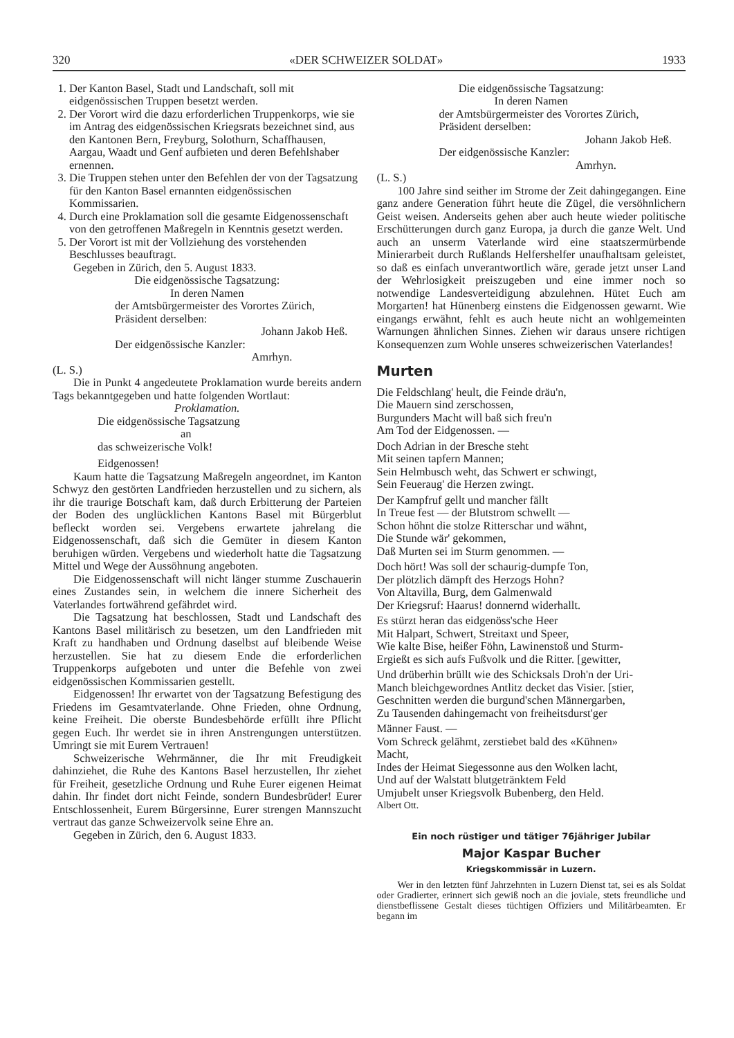320 «DER SCHWEIZER SOLDAT» 1933
1. Der Kanton Basel, Stadt und Landschaft, soll mit eidgenössischen Truppen besetzt werden.
2. Der Vorort wird die dazu erforderlichen Truppenkorps, wie sie im Antrag des eidgenössischen Kriegsrats bezeichnet sind, aus den Kantonen Bern, Freyburg, Solothurn, Schaffhausen, Aargau, Waadt und Genf aufbieten und deren Befehlshaber ernennen.
3. Die Truppen stehen unter den Befehlen der von der Tagsatzung für den Kanton Basel ernannten eidgenössischen Kommissarien.
4. Durch eine Proklamation soll die gesamte Eidgenossenschaft von den getroffenen Maßregeln in Kenntnis gesetzt werden.
5. Der Vorort ist mit der Vollziehung des vorstehenden Beschlusses beauftragt.
Gegeben in Zürich, den 5. August 1833.
Die eidgenössische Tagsatzung:
In deren Namen
der Amtsbürgermeister des Vorortes Zürich,
Präsident derselben:
Johann Jakob Heß.
Der eidgenössische Kanzler:
Amrhyn.
(L. S.)
Die in Punkt 4 angedeutete Proklamation wurde bereits andern Tags bekanntgegeben und hatte folgenden Wortlaut:
Proklamation.
Die eidgenössische Tagsatzung
an
das schweizerische Volk!
Eidgenossen!
Kaum hatte die Tagsatzung Maßregeln angeordnet, im Kanton Schwyz den gestörten Landfrieden herzustellen und zu sichern, als ihr die traurige Botschaft kam, daß durch Erbitterung der Parteien der Boden des unglücklichen Kantons Basel mit Bürgerblut befleckt worden sei. Vergebens erwartete jahrelang die Eidgenossenschaft, daß sich die Gemüter in diesem Kanton beruhigen würden. Vergebens und wiederholt hatte die Tagsatzung Mittel und Wege der Aussöhnung angeboten.
Die Eidgenossenschaft will nicht länger stumme Zuschauerin eines Zustandes sein, in welchem die innere Sicherheit des Vaterlandes fortwährend gefährdet wird.
Die Tagsatzung hat beschlossen, Stadt und Landschaft des Kantons Basel militärisch zu besetzen, um den Landfrieden mit Kraft zu handhaben und Ordnung daselbst auf bleibende Weise herzustellen. Sie hat zu diesem Ende die erforderlichen Truppenkorps aufgeboten und unter die Befehle von zwei eidgenössischen Kommissarien gestellt.
Eidgenossen! Ihr erwartet von der Tagsatzung Befestigung des Friedens im Gesamtvaterlande. Ohne Frieden, ohne Ordnung, keine Freiheit. Die oberste Bundesbehörde erfüllt ihre Pflicht gegen Euch. Ihr werdet sie in ihren Anstrengungen unterstützen. Umringt sie mit Eurem Vertrauen!
Schweizerische Wehrmänner, die Ihr mit Freudigkeit dahinziehet, die Ruhe des Kantons Basel herzustellen, Ihr ziehet für Freiheit, gesetzliche Ordnung und Ruhe Eurer eigenen Heimat dahin. Ihr findet dort nicht Feinde, sondern Bundesbrüder! Eurer Entschlossenheit, Eurem Bürgersinne, Eurer strengen Mannszucht vertraut das ganze Schweizervolk seine Ehre an.
Gegeben in Zürich, den 6. August 1833.
Die eidgenössische Tagsatzung:
In deren Namen
der Amtsbürgermeister des Vorortes Zürich,
Präsident derselben:
Johann Jakob Heß.
Der eidgenössische Kanzler:
Amrhyn.
(L. S.)
100 Jahre sind seither im Strome der Zeit dahingegangen. Eine ganz andere Generation führt heute die Zügel, die versöhnlichern Geist weisen. Anderseits gehen aber auch heute wieder politische Erschütterungen durch ganz Europa, ja durch die ganze Welt. Und auch an unserm Vaterlande wird eine staatszermürbende Minierarbeit durch Rußlands Helfershelfer unaufhaltsam geleistet, so daß es einfach unverantwortlich wäre, gerade jetzt unser Land der Wehrlosigkeit preiszugeben und eine immer noch so notwendige Landesverteidigung abzulehnen. Hütet Euch am Morgarten! hat Hünenberg einstens die Eidgenossen gewarnt. Wie eingangs erwähnt, fehlt es auch heute nicht an wohlgemeinten Warnungen ähnlichen Sinnes. Ziehen wir daraus unsere richtigen Konsequenzen zum Wohle unseres schweizerischen Vaterlandes!
Murten
Die Feldschlang' heult, die Feinde dräu'n,
Die Mauern sind zerschossen,
Burgunders Macht will baß sich freu'n
Am Tod der Eidgenossen. —
Doch Adrian in der Bresche steht
Mit seinen tapfern Mannen;
Sein Helmbusch weht, das Schwert er schwingt,
Sein Feueraug' die Herzen zwingt.
Der Kampfruf gellt und mancher fällt
In Treue fest — der Blutstrom schwellt —
Schon höhnt die stolze Ritterschar und wähnt,
Die Stunde wär' gekommen,
Daß Murten sei im Sturm genommen. —
Doch hört! Was soll der schaurig-dumpfe Ton,
Der plötzlich dämpft des Herzogs Hohn?
Von Altavilla, Burg, dem Galmenwald
Der Kriegsruf: Haarus! donnernd widerhallt.
Es stürzt heran das eidgenöss'sche Heer
Mit Halpart, Schwert, Streitaxt und Speer,
Wie kalte Bise, heißer Föhn, Lawinenstoß und Sturm-
Ergießt es sich aufs Fußvolk und die Ritter. [gewitter,
Und drüberhin brüllt wie des Schicksals Droh'n der Uri-
Manch bleichgewordnes Antlitz decket das Visier. [stier,
Geschnitten werden die burgund'schen Männergarben,
Zu Tausenden dahingemacht von freiheitsdurst'ger
Männer Faust. —
Vom Schreck gelähmt, zerstiebet bald des «Kühnen»
Macht,
Indes der Heimat Siegessonne aus den Wolken lacht,
Und auf der Walstatt blutgetränktem Feld
Umjubelt unser Kriegsvolk Bubenberg, den Held.
Albert Ott.
Ein noch rüstiger und tätiger 76jähriger Jubilar
Major Kaspar Bucher
Kriegskommissär in Luzern.
Wer in den letzten fünf Jahrzehnten in Luzern Dienst tat, sei es als Soldat oder Gradierter, erinnert sich gewiß noch an die joviale, stets freundliche und dienstbeflissene Gestalt dieses tüchtigen Offiziers und Militärbeamten. Er begann im